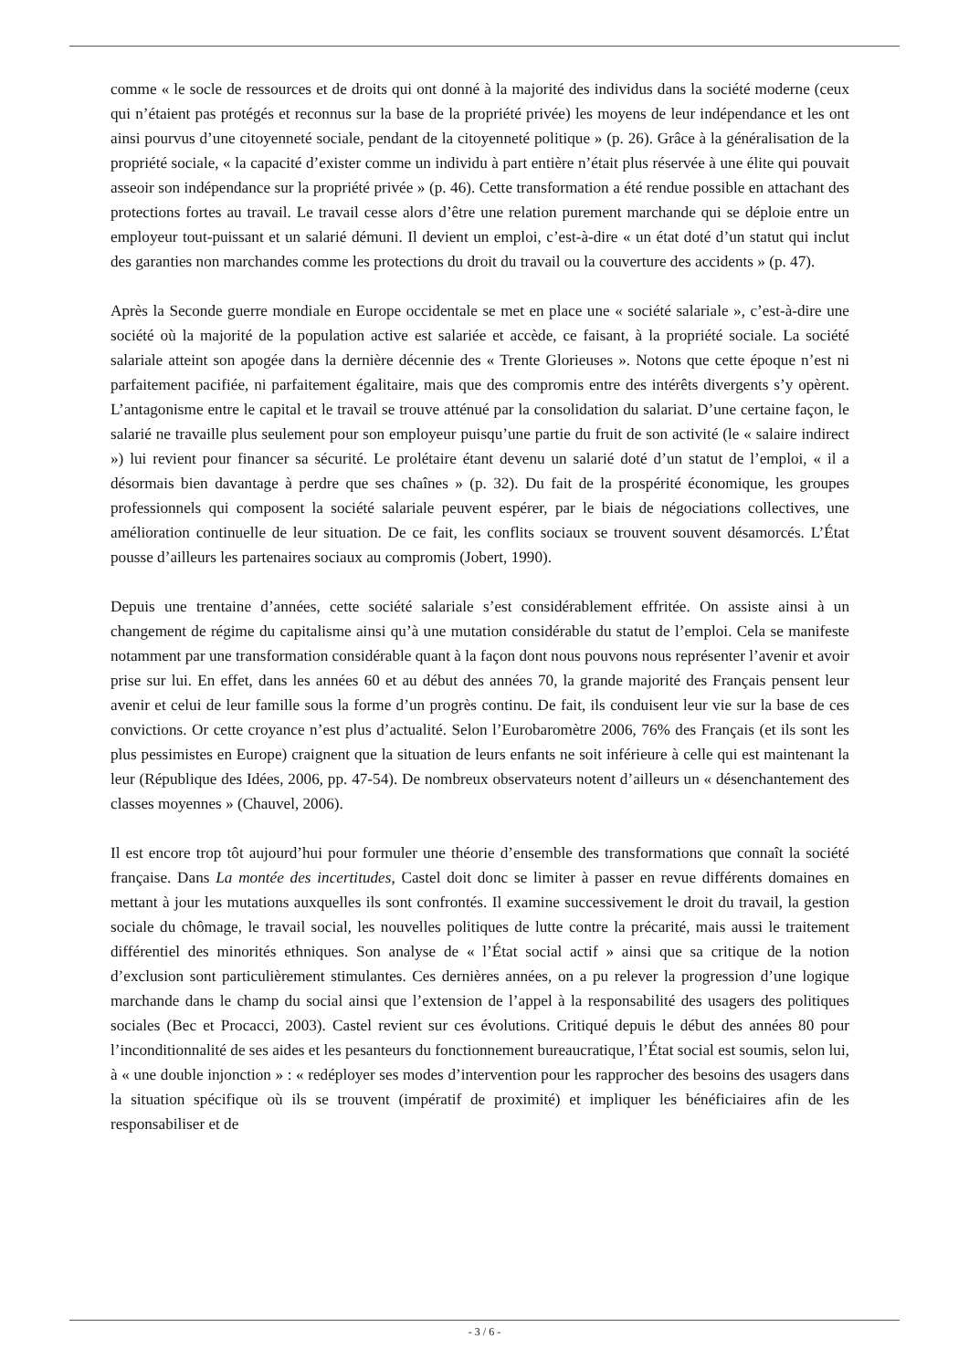comme « le socle de ressources et de droits qui ont donné à la majorité des individus dans la société moderne (ceux qui n’étaient pas protégés et reconnus sur la base de la propriété privée) les moyens de leur indépendance et les ont ainsi pourvus d’une citoyenneté sociale, pendant de la citoyenneté politique » (p. 26). Grâce à la généralisation de la propriété sociale, « la capacité d’exister comme un individu à part entière n’était plus réservée à une élite qui pouvait asseoir son indépendance sur la propriété privée » (p. 46). Cette transformation a été rendue possible en attachant des protections fortes au travail. Le travail cesse alors d’être une relation purement marchande qui se déploie entre un employeur tout-puissant et un salarié démuni. Il devient un emploi, c’est-à-dire « un état doté d’un statut qui inclut des garanties non marchandes comme les protections du droit du travail ou la couverture des accidents » (p. 47).
Après la Seconde guerre mondiale en Europe occidentale se met en place une « société salariale », c’est-à-dire une société où la majorité de la population active est salariée et accède, ce faisant, à la propriété sociale. La société salariale atteint son apogée dans la dernière décennie des « Trente Glorieuses ». Notons que cette époque n’est ni parfaitement pacifiée, ni parfaitement égalitaire, mais que des compromis entre des intérêts divergents s’y opèrent. L’antagonisme entre le capital et le travail se trouve atténué par la consolidation du salariat. D’une certaine façon, le salarié ne travaille plus seulement pour son employeur puisqu’une partie du fruit de son activité (le « salaire indirect ») lui revient pour financer sa sécurité. Le prolétaire étant devenu un salarié doté d’un statut de l’emploi, « il a désormais bien davantage à perdre que ses chaînes » (p. 32). Du fait de la prospérité économique, les groupes professionnels qui composent la société salariale peuvent espérer, par le biais de négociations collectives, une amélioration continuelle de leur situation. De ce fait, les conflits sociaux se trouvent souvent désamorcés. L’État pousse d’ailleurs les partenaires sociaux au compromis (Jobert, 1990).
Depuis une trentaine d’années, cette société salariale s’est considérablement effritée. On assiste ainsi à un changement de régime du capitalisme ainsi qu’à une mutation considérable du statut de l’emploi. Cela se manifeste notamment par une transformation considérable quant à la façon dont nous pouvons nous représenter l’avenir et avoir prise sur lui. En effet, dans les années 60 et au début des années 70, la grande majorité des Français pensent leur avenir et celui de leur famille sous la forme d’un progrès continu. De fait, ils conduisent leur vie sur la base de ces convictions. Or cette croyance n’est plus d’actualité. Selon l’Eurobaromètre 2006, 76% des Français (et ils sont les plus pessimistes en Europe) craignent que la situation de leurs enfants ne soit inférieure à celle qui est maintenant la leur (République des Idées, 2006, pp. 47-54). De nombreux observateurs notent d’ailleurs un « désenchantement des classes moyennes » (Chauvel, 2006).
Il est encore trop tôt aujourd’hui pour formuler une théorie d’ensemble des transformations que connaît la société française. Dans La montée des incertitudes, Castel doit donc se limiter à passer en revue différents domaines en mettant à jour les mutations auxquelles ils sont confrontés. Il examine successivement le droit du travail, la gestion sociale du chômage, le travail social, les nouvelles politiques de lutte contre la précarité, mais aussi le traitement différentiel des minorités ethniques. Son analyse de « l’État social actif » ainsi que sa critique de la notion d’exclusion sont particulièrement stimulantes. Ces dernières années, on a pu relever la progression d’une logique marchande dans le champ du social ainsi que l’extension de l’appel à la responsabilité des usagers des politiques sociales (Bec et Procacci, 2003). Castel revient sur ces évolutions. Critiqué depuis le début des années 80 pour l’inconditionnalité de ses aides et les pesanteurs du fonctionnement bureaucratique, l’État social est soumis, selon lui, à « une double injonction » : « redéployer ses modes d’intervention pour les rapprocher des besoins des usagers dans la situation spécifique où ils se trouvent (impératif de proximité) et impliquer les bénéficiaires afin de les responsabiliser et de
- 3 / 6 -